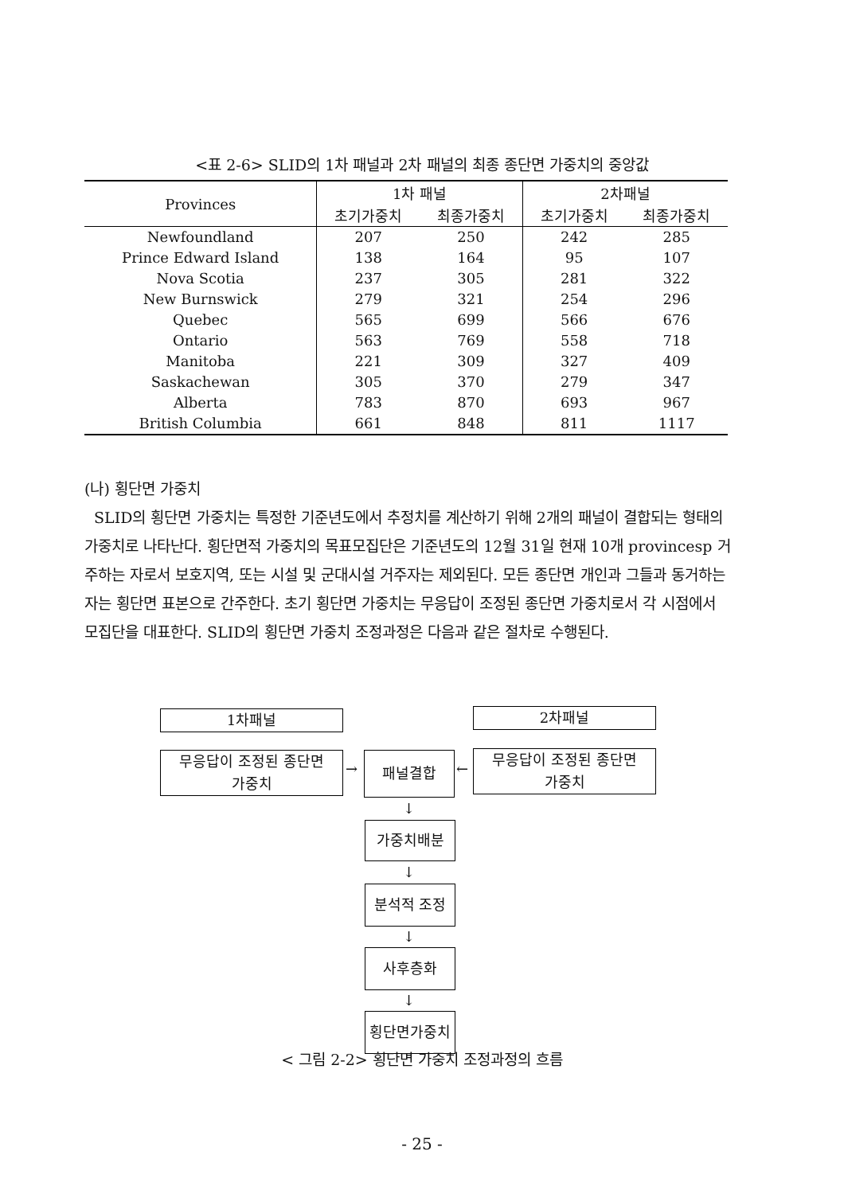<표 2-6> SLID의 1차 패널과 2차 패널의 최종 종단면 가중치의 중앙값
| Provinces | 1차 패널 | | 2차패널 | |
| --- | --- | --- | --- | --- |
| | 초기가중치 | 최종가중치 | 초기가중치 | 최종가중치 |
| Newfoundland | 207 | 250 | 242 | 285 |
| Prince Edward Island | 138 | 164 | 95 | 107 |
| Nova Scotia | 237 | 305 | 281 | 322 |
| New Burnswick | 279 | 321 | 254 | 296 |
| Quebec | 565 | 699 | 566 | 676 |
| Ontario | 563 | 769 | 558 | 718 |
| Manitoba | 221 | 309 | 327 | 409 |
| Saskachewan | 305 | 370 | 279 | 347 |
| Alberta | 783 | 870 | 693 | 967 |
| British Columbia | 661 | 848 | 811 | 1117 |
(나) 횡단면 가중치
SLID의 횡단면 가중치는 특정한 기준년도에서 추정치를 계산하기 위해 2개의 패널이 결합되는 형태의 가중치로 나타난다. 횡단면적 가중치의 목표모집단은 기준년도의 12월 31일 현재 10개 provincesp 거주하는 자로서 보호지역, 또는 시설 및 군대시설 거주자는 제외된다. 모든 종단면 개인과 그들과 동거하는 자는 횡단면 표본으로 간주한다. 초기 횡단면 가중치는 무응답이 조정된 종단면 가중치로서 각 시점에서 모집단을 대표한다. SLID의 횡단면 가중치 조정과정은 다음과 같은 절차로 수행된다.
1차패널 2차패널
무응답이 조정된 종단면
가중치
→
패널결합
←
무응답이 조정된 종단면
가중치
↓
가중치배분
↓
분석적 조정
↓
사후층화
↓
횡단면가중치
< 그림 2-2> 횡단면 가중치 조정과정의 흐름
- 25 -